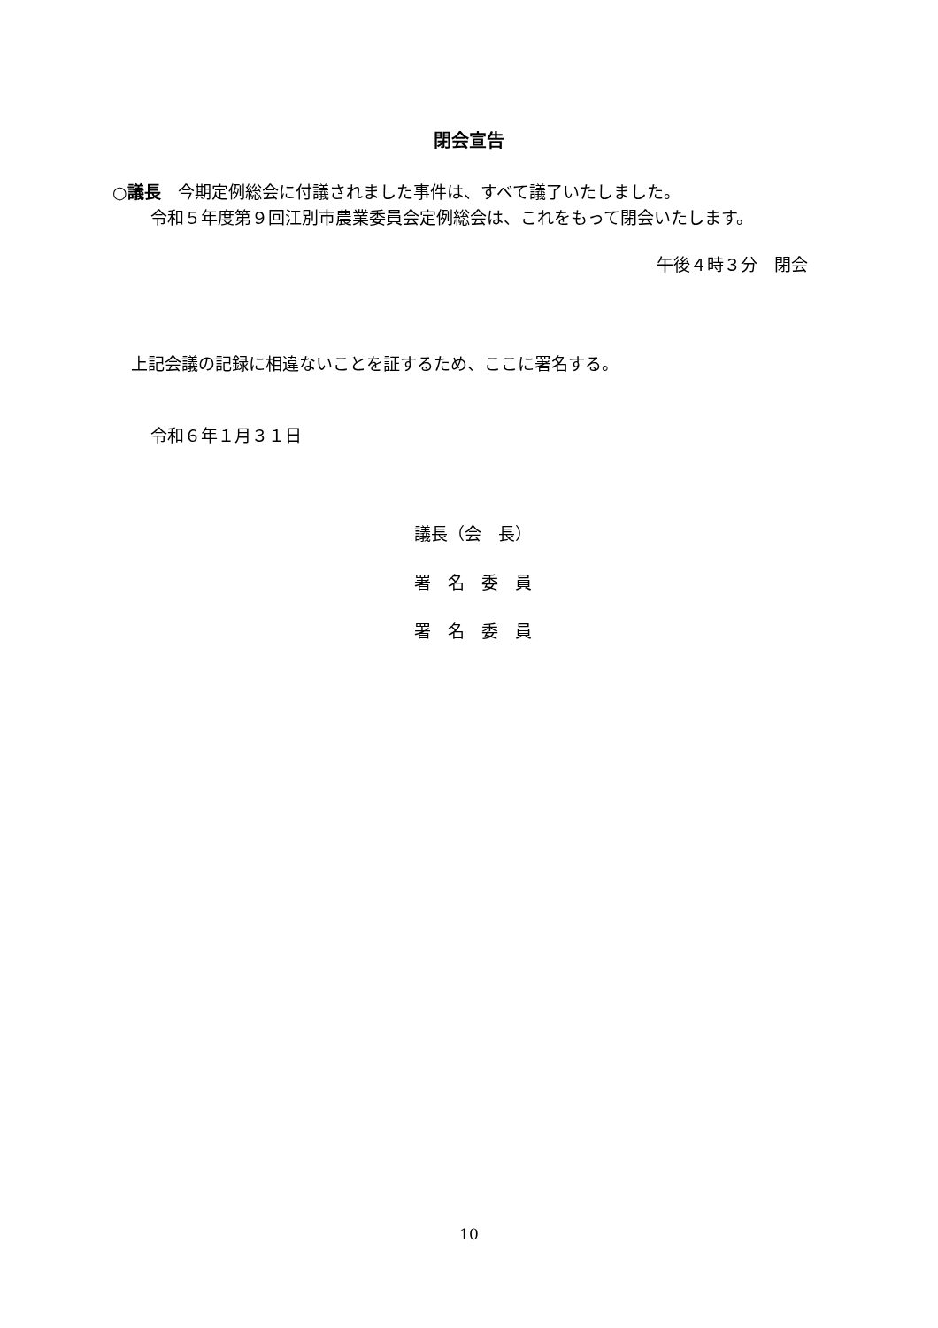閉会宣告
○議長　今期定例総会に付議されました事件は、すべて議了いたしました。
令和５年度第９回江別市農業委員会定例総会は、これをもって閉会いたします。
午後４時３分　閉会
上記会議の記録に相違ないことを証するため、ここに署名する。
令和６年１月３１日
議長（会　長）
署　名　委　員
署　名　委　員
10